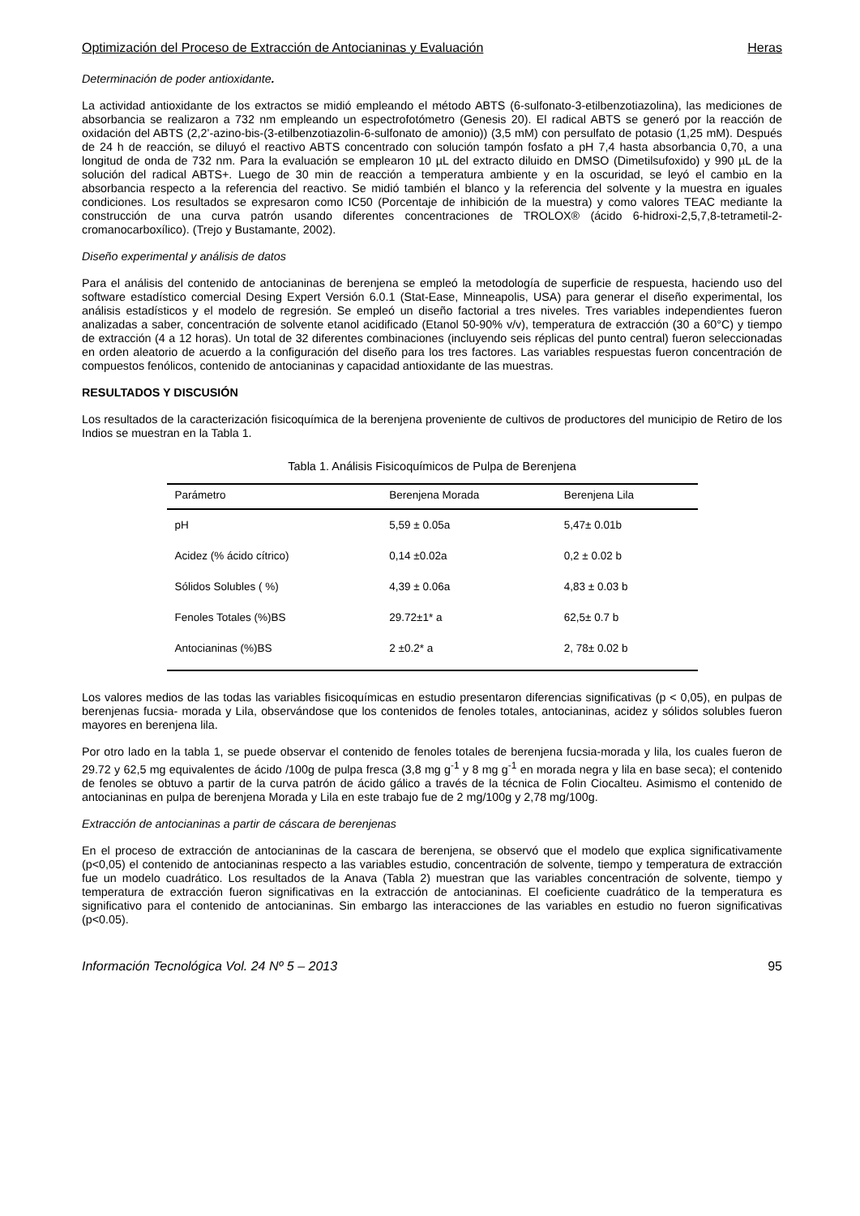Optimización del Proceso de Extracción de Antocianinas y Evaluación Heras
Determinación de poder antioxidante.
La actividad antioxidante de los extractos se midió empleando el método ABTS (6-sulfonato-3-etilbenzotiazolina), las mediciones de absorbancia se realizaron a 732 nm empleando un espectrofotómetro (Genesis 20). El radical ABTS se generó por la reacción de oxidación del ABTS (2,2’-azino-bis-(3-etilbenzotiazolin-6-sulfonato de amonio)) (3,5 mM) con persulfato de potasio (1,25 mM). Después de 24 h de reacción, se diluyó el reactivo ABTS concentrado con solución tampón fosfato a pH 7,4 hasta absorbancia 0,70, a una longitud de onda de 732 nm. Para la evaluación se emplearon 10 µL del extracto diluido en DMSO (Dimetilsufoxido) y 990 µL de la solución del radical ABTS+. Luego de 30 min de reacción a temperatura ambiente y en la oscuridad, se leyó el cambio en la absorbancia respecto a la referencia del reactivo. Se midió también el blanco y la referencia del solvente y la muestra en iguales condiciones. Los resultados se expresaron como IC50 (Porcentaje de inhibición de la muestra) y como valores TEAC mediante la construcción de una curva patrón usando diferentes concentraciones de TROLOX® (ácido 6-hidroxi-2,5,7,8-tetrametil-2-cromanocarboxílico). (Trejo y Bustamante, 2002).
Diseño experimental y análisis de datos
Para el análisis del contenido de antocianinas de berenjena se empleó la metodología de superficie de respuesta, haciendo uso del software estadístico comercial Desing Expert Versión 6.0.1 (Stat-Ease, Minneapolis, USA) para generar el diseño experimental, los análisis estadísticos y el modelo de regresión. Se empleó un diseño factorial a tres niveles. Tres variables independientes fueron analizadas a saber, concentración de solvente etanol acidificado (Etanol 50-90% v/v), temperatura de extracción (30 a 60°C) y tiempo de extracción (4 a 12 horas). Un total de 32 diferentes combinaciones (incluyendo seis réplicas del punto central) fueron seleccionadas en orden aleatorio de acuerdo a la configuración del diseño para los tres factores. Las variables respuestas fueron concentración de compuestos fenólicos, contenido de antocianinas y capacidad antioxidante de las muestras.
RESULTADOS Y DISCUSIÓN
Los resultados de la caracterización fisicoquímica de la berenjena proveniente de cultivos de productores del municipio de Retiro de los Indios se muestran en la Tabla 1.
Tabla 1. Análisis Fisicoquímicos de Pulpa de Berenjena
| Parámetro | Berenjena Morada | Berenjena Lila |
| --- | --- | --- |
| pH | 5,59 ± 0.05a | 5,47± 0.01b |
| Acidez (% ácido cítrico) | 0,14 ±0.02a | 0,2 ± 0.02 b |
| Sólidos Solubles ( %) | 4,39 ± 0.06a | 4,83 ± 0.03 b |
| Fenoles Totales (%)BS | 29.72±1* a | 62,5± 0.7 b |
| Antocianinas (%)BS | 2 ±0.2* a | 2, 78± 0.02 b |
Los valores medios de las todas las variables fisicoquímicas en estudio presentaron diferencias significativas (p < 0,05), en pulpas de berenjenas fucsia- morada y Lila, observándose que los contenidos de fenoles totales, antocianinas, acidez y sólidos solubles fueron mayores en berenjena lila.
Por otro lado en la tabla 1, se puede observar el contenido de fenoles totales de berenjena fucsia-morada y lila, los cuales fueron de 29.72 y 62,5 mg equivalentes de ácido /100g de pulpa fresca (3,8 mg g<sup>-1</sup> y 8 mg g<sup>-1</sup> en morada negra y lila en base seca); el contenido de fenoles se obtuvo a partir de la curva patrón de ácido gálico a través de la técnica de Folin Ciocalteu. Asimismo el contenido de antocianinas en pulpa de berenjena Morada y Lila en este trabajo fue de 2 mg/100g y 2,78 mg/100g.
Extracción de antocianinas a partir de cáscara de berenjenas
En el proceso de extracción de antocianinas de la cascara de berenjena, se observó que el modelo que explica significativamente (p<0,05) el contenido de antocianinas respecto a las variables estudio, concentración de solvente, tiempo y temperatura de extracción fue un modelo cuadrático. Los resultados de la Anava (Tabla 2) muestran que las variables concentración de solvente, tiempo y temperatura de extracción fueron significativas en la extracción de antocianinas. El coeficiente cuadrático de la temperatura es significativo para el contenido de antocianinas. Sin embargo las interacciones de las variables en estudio no fueron significativas (p<0.05).
Información Tecnológica Vol. 24 Nº 5 – 2013 95